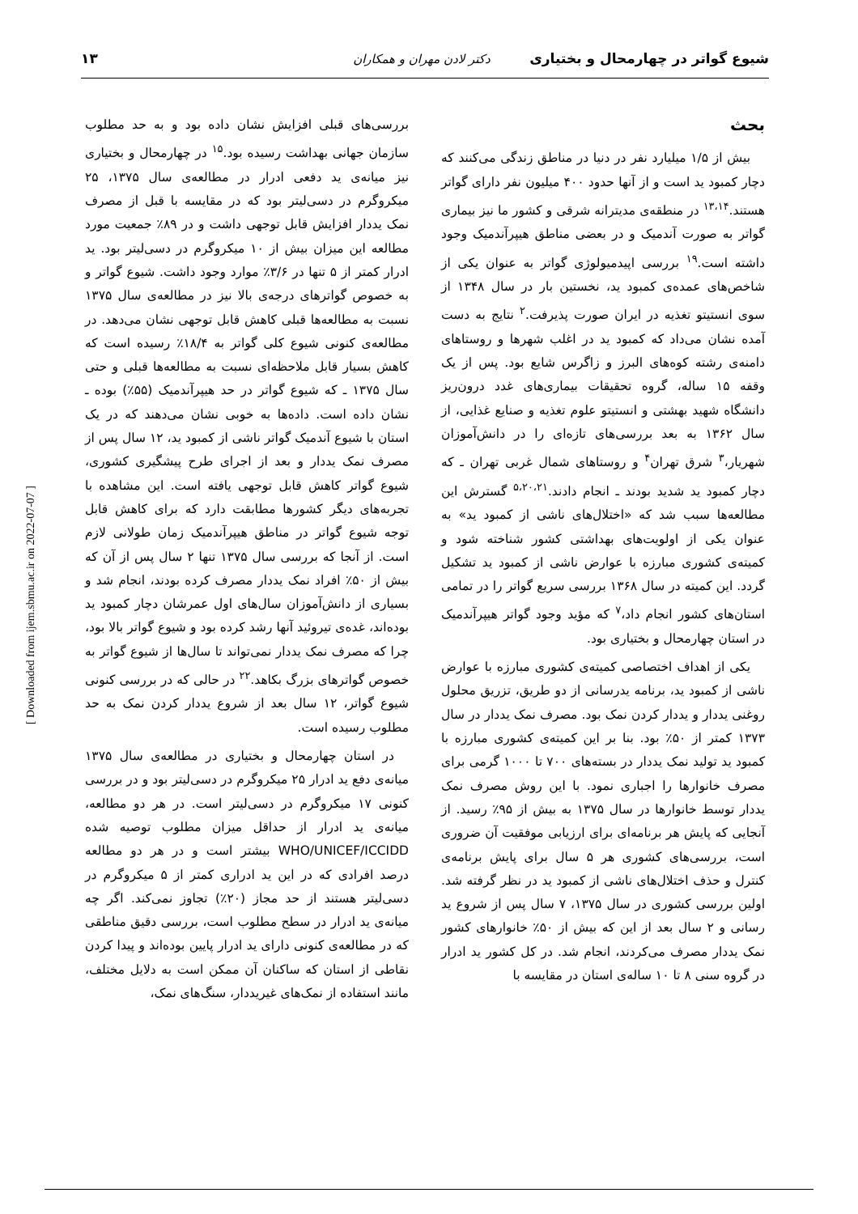شیوع گواتر در چهارمحال و بختیاری دکتر لادن مهران و همکاران ۱۳
بحث
بیش از ۱/۵ میلیارد نفر در دنیا در مناطق زندگی می‌کنند که دچار کمبود ید است و از آنها حدود ۴۰۰ میلیون نفر دارای گواتر هستند.<sup>۱۳،۱۴</sup> در منطقه‌ی مدیترانه شرقی و کشور ما نیز بیماری گواتر به صورت آندمیک و در بعضی مناطق هیپرآندمیک وجود داشته است.<sup>۱۹</sup> بررسی اپیدمیولوژی گواتر به عنوان یکی از شاخص‌های عمده‌ی کمبود ید، نخستین بار در سال ۱۳۴۸ از سوی انستیتو تغذیه در ایران صورت پذیرفت.<sup>۲</sup> نتایج به دست آمده نشان می‌داد که کمبود ید در اغلب شهرها و روستاهای دامنه‌ی رشته کوه‌های البرز و زاگرس شایع بود. پس از یک وقفه ۱۵ ساله، گروه تحقیقات بیماری‌های غدد درون‌ریز دانشگاه شهید بهشتی و انستیتو علوم تغذیه و صنایع غذایی، از سال ۱۳۶۲ به بعد بررسی‌های تازه‌ای را در دانش‌آموزان شهریار،<sup>۳</sup> شرق تهران<sup>۴</sup> و روستاهای شمال غربی تهران ـ که دچار کمبود ید شدید بودند ـ انجام دادند.<sup>۵،۲۰،۲۱</sup> گسترش این مطالعه‌ها سبب شد که «اختلال‌های ناشی از کمبود ید» به عنوان یکی از اولویت‌های بهداشتی کشور شناخته شود و کمیته‌ی کشوری مبارزه با عوارض ناشی از کمبود ید تشکیل گردد. این کمیته در سال ۱۳۶۸ بررسی سریع گواتر را در تمامی استان‌های کشور انجام داد،<sup>۷</sup> که مؤید وجود گواتر هیپرآندمیک در استان چهارمحال و بختیاری بود.
یکی از اهداف اختصاصی کمیته‌ی کشوری مبارزه با عوارض ناشی از کمبود ید، برنامه یدرسانی از دو طریق، تزریق محلول روغنی یددار و یددار کردن نمک بود. مصرف نمک یددار در سال ۱۳۷۳ کمتر از ۵۰٪ بود. بنا بر این کمیته‌ی کشوری مبارزه با کمبود ید تولید نمک یددار در بسته‌های ۷۰۰ تا ۱۰۰۰ گرمی برای مصرف خانوارها را اجباری نمود. با این روش مصرف نمک یددار توسط خانوارها در سال ۱۳۷۵ به بیش از ۹۵٪ رسید. از آنجایی که پایش هر برنامه‌ای برای ارزیابی موفقیت آن ضروری است، بررسی‌های کشوری هر ۵ سال برای پایش برنامه‌ی کنترل و حذف اختلال‌های ناشی از کمبود ید در نظر گرفته شد. اولین بررسی کشوری در سال ۱۳۷۵، ۷ سال پس از شروع ید رسانی و ۲ سال بعد از این که بیش از ۵۰٪ خانوارهای کشور نمک یددار مصرف می‌کردند، انجام شد. در کل کشور ید ادرار در گروه سنی ۸ تا ۱۰ ساله‌ی استان در مقایسه با
بررسی‌های قبلی افزایش نشان داده بود و به حد مطلوب سازمان جهانی بهداشت رسیده بود.<sup>۱۵</sup> در چهارمحال و بختیاری نیز میانه‌ی ید دفعی ادرار در مطالعه‌ی سال ۱۳۷۵، ۲۵ میکروگرم در دسی‌لیتر بود که در مقایسه با قبل از مصرف نمک یددار افزایش قابل توجهی داشت و در ۸۹٪ جمعیت مورد مطالعه این میزان بیش از ۱۰ میکروگرم در دسی‌لیتر بود. ید ادرار کمتر از ۵ تنها در ۳/۶٪ موارد وجود داشت. شیوع گواتر و به خصوص گواترهای درجه‌ی بالا نیز در مطالعه‌ی سال ۱۳۷۵ نسبت به مطالعه‌ها قبلی کاهش قابل توجهی نشان می‌دهد. در مطالعه‌ی کنونی شیوع کلی گواتر به ۱۸/۴٪ رسیده است که کاهش بسیار قابل ملاحظه‌ای نسبت به مطالعه‌ها قبلی و حتی سال ۱۳۷۵ ـ که شیوع گواتر در حد هیپرآندمیک (۵۵٪) بوده ـ نشان داده است. داده‌ها به خوبی نشان می‌دهند که در یک استان با شیوع آندمیک گواتر ناشی از کمبود ید، ۱۲ سال پس از مصرف نمک یددار و بعد از اجرای طرح پیشگیری کشوری، شیوع گواتر کاهش قابل توجهی یافته است. این مشاهده با تجربه‌های دیگر کشورها مطابقت دارد که برای کاهش قابل توجه شیوع گواتر در مناطق هیپرآندمیک زمان طولانی لازم است. از آنجا که بررسی سال ۱۳۷۵ تنها ۲ سال پس از آن که بیش از ۵۰٪ افراد نمک یددار مصرف کرده بودند، انجام شد و بسیاری از دانش‌آموزان سال‌های اول عمرشان دچار کمبود ید بوده‌اند، غده‌ی تیروئید آنها رشد کرده بود و شیوع گواتر بالا بود، چرا که مصرف نمک یددار نمی‌تواند تا سال‌ها از شیوع گواتر به خصوص گواترهای بزرگ بکاهد.<sup>۲۲</sup> در حالی که در بررسی کنونی شیوع گواتر، ۱۲ سال بعد از شروع یددار کردن نمک به حد مطلوب رسیده است.
در استان چهارمحال و بختیاری در مطالعه‌ی سال ۱۳۷۵ میانه‌ی دفع ید ادرار ۲۵ میکروگرم در دسی‌لیتر بود و در بررسی کنونی ۱۷ میکروگرم در دسی‌لیتر است. در هر دو مطالعه، میانه‌ی ید ادرار از حداقل میزان مطلوب توصیه شده WHO/UNICEF/ICCIDD بیشتر است و در هر دو مطالعه درصد افرادی که در این ید ادراری کمتر از ۵ میکروگرم در دسی‌لیتر هستند از حد مجاز (۲۰٪) تجاوز نمی‌کند. اگر چه میانه‌ی ید ادرار در سطح مطلوب است، بررسی دقیق مناطقی که در مطالعه‌ی کنونی دارای ید ادرار پایین بوده‌اند و پیدا کردن نقاطی از استان که ساکنان آن ممکن است به دلایل مختلف، مانند استفاده از نمک‌های غیریددار، سنگ‌های نمک،
[ Downloaded from ijem.sbmu.ac.ir on 2022-07-07 ]